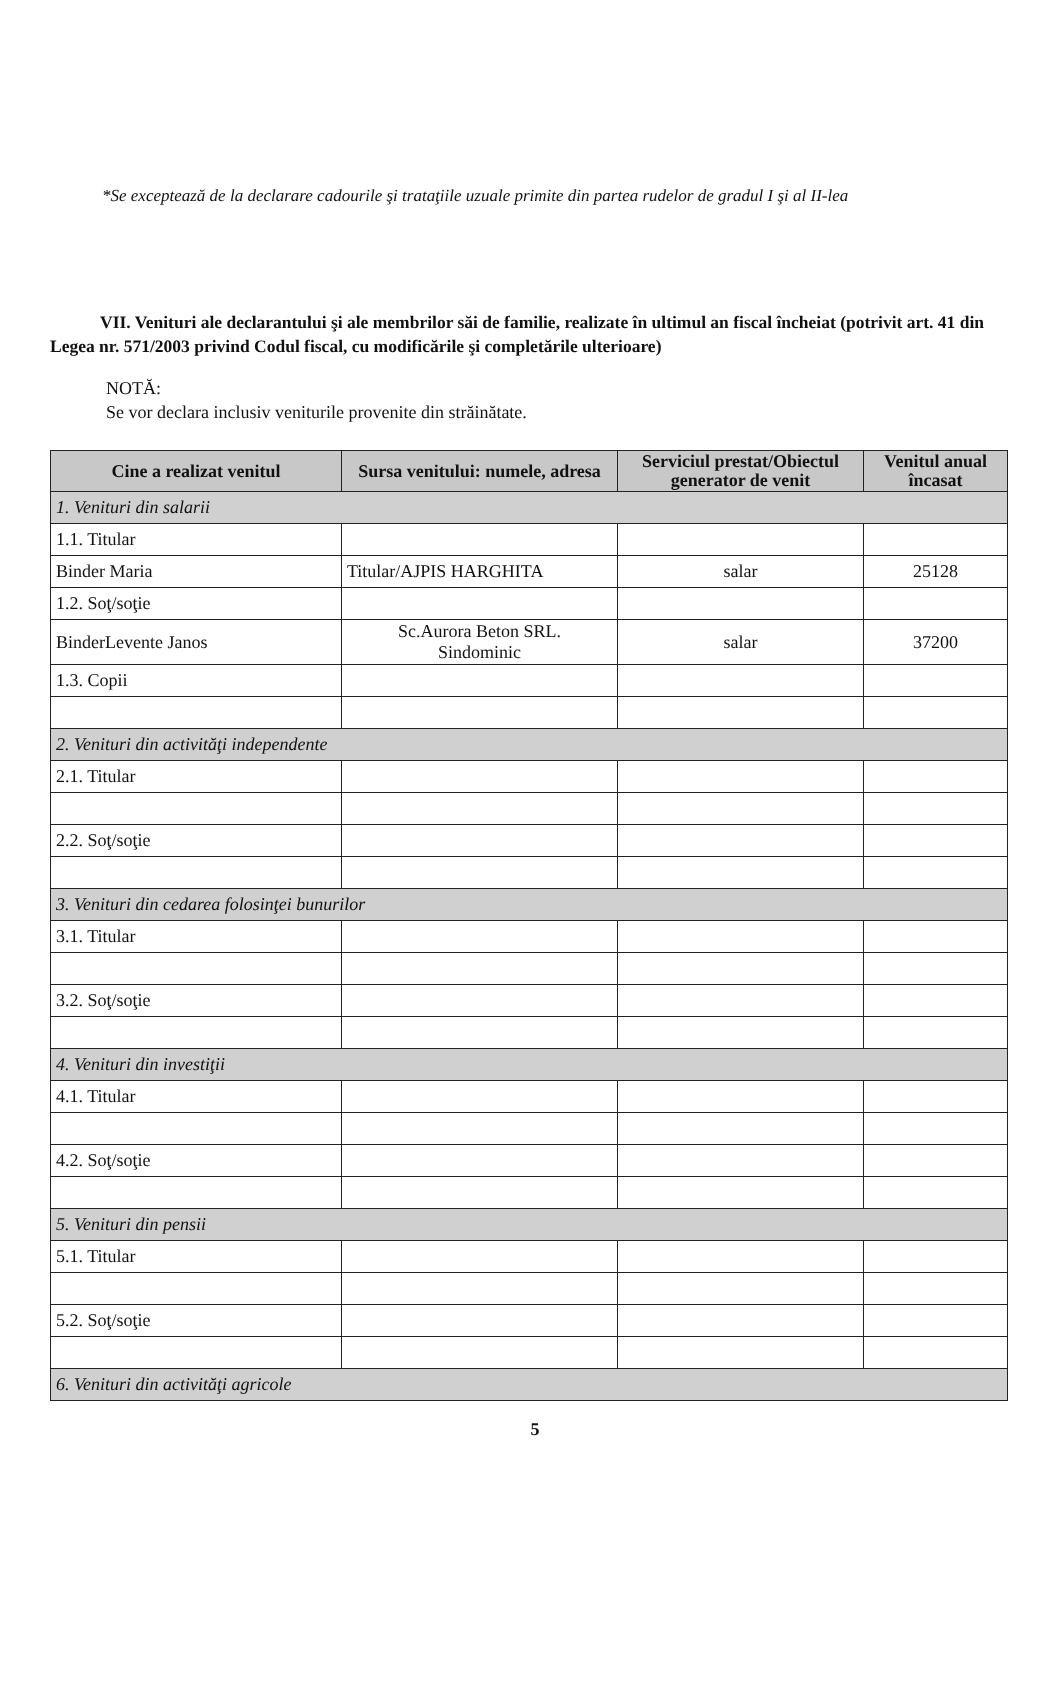*Se exceptează de la declarare cadourile şi trataţiile uzuale primite din partea rudelor de gradul I şi al II-lea
VII. Venituri ale declarantului şi ale membrilor săi de familie, realizate în ultimul an fiscal încheiat (potrivit art. 41 din Legea nr. 571/2003 privind Codul fiscal, cu modificările şi completările ulterioare)
NOTĂ:
Se vor declara inclusiv veniturile provenite din străinătate.
| Cine a realizat venitul | Sursa venitului: numele, adresa | Serviciul prestat/Obiectul generator de venit | Venitul anual încasat |
| --- | --- | --- | --- |
| 1. Venituri din salarii | | | |
| 1.1. Titular | | | |
| Binder Maria | Titular/AJPIS HARGHITA | salar | 25128 |
| 1.2. Soţ/soţie | | | |
| BinderLevente Janos | Sc.Aurora Beton SRL. Sindominic | salar | 37200 |
| 1.3. Copii | | | |
| 2. Venituri din activităţi independente | | | |
| 2.1. Titular | | | |
| 2.2. Soţ/soţie | | | |
| 3. Venituri din cedarea folosinţei bunurilor | | | |
| 3.1. Titular | | | |
| 3.2. Soţ/soţie | | | |
| 4. Venituri din investiţii | | | |
| 4.1. Titular | | | |
| 4.2. Soţ/soţie | | | |
| 5. Venituri din pensii | | | |
| 5.1. Titular | | | |
| 5.2. Soţ/soţie | | | |
| 6. Venituri din activităţi agricole | | | |
5